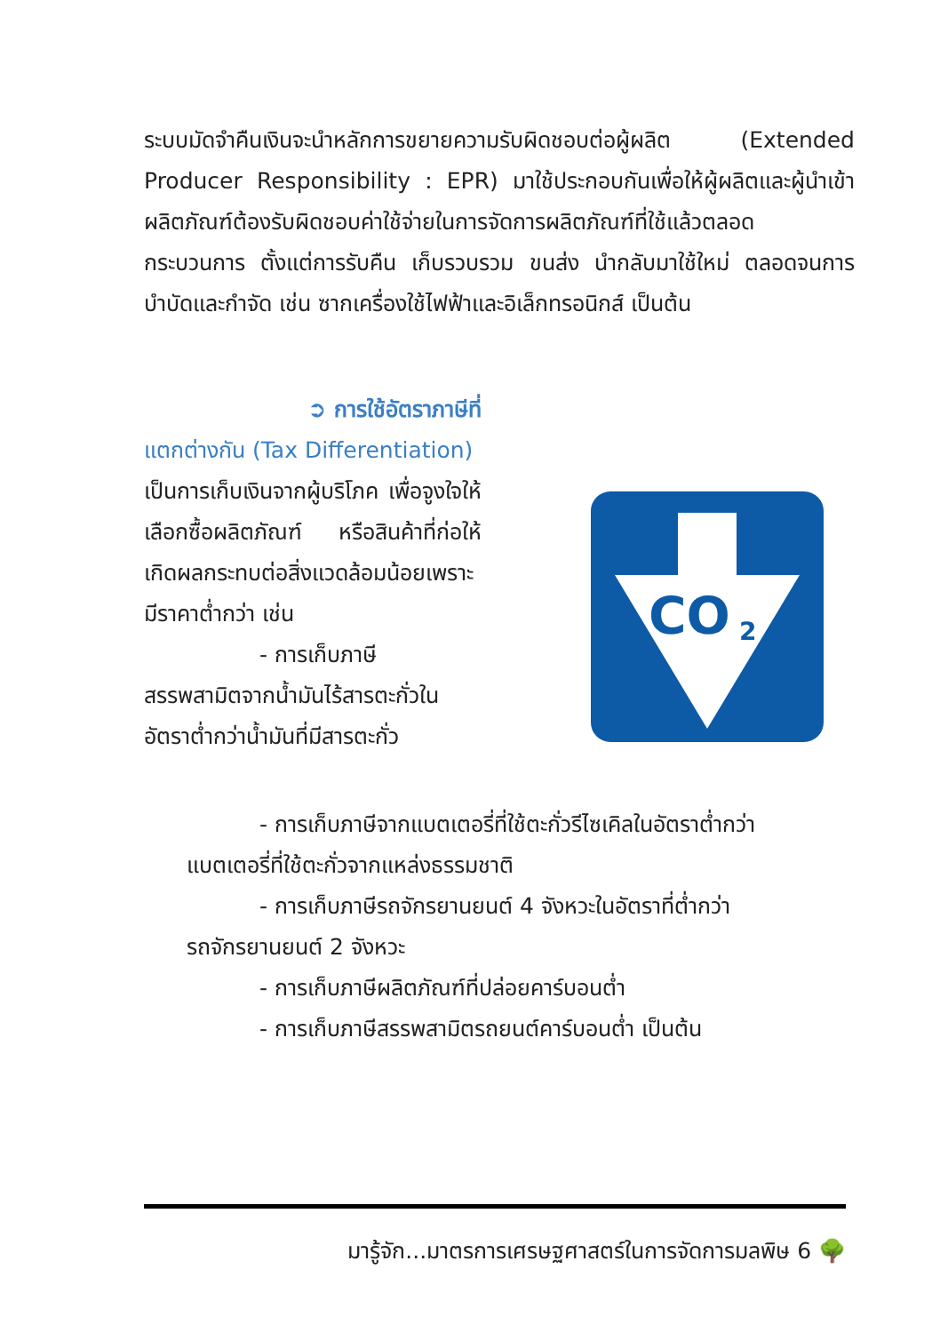ระบบมัดจำคืนเงินจะนำหลักการขยายความรับผิดชอบต่อผู้ผลิต (Extended Producer Responsibility : EPR) มาใช้ประกอบกันเพื่อให้ผู้ผลิตและผู้นำเข้าผลิตภัณฑ์ต้องรับผิดชอบค่าใช้จ่ายในการจัดการผลิตภัณฑ์ที่ใช้แล้วตลอดกระบวนการ ตั้งแต่การรับคืน เก็บรวบรวม ขนส่ง นำกลับมาใช้ใหม่ ตลอดจนการบำบัดและกำจัด เช่น ซากเครื่องใช้ไฟฟ้าและอิเล็กทรอนิกส์ เป็นต้น
➲ การใช้อัตราภาษีที่
แตกต่างกัน (Tax Differentiation)
เป็นการเก็บเงินจากผู้บริโภค เพื่อจูงใจให้เลือกซื้อผลิตภัณฑ์ หรือสินค้าที่ก่อให้เกิดผลกระทบต่อสิ่งแวดล้อมน้อยเพราะมีราคาต่ำกว่า เช่น
- การเก็บภาษี
สรรพสามิตจากน้ำมันไร้สารตะกั่วในอัตราต่ำกว่าน้ำมันที่มีสารตะกั่ว
CO
2
- การเก็บภาษีจากแบตเตอรี่ที่ใช้ตะกั่วรีไซเคิลในอัตราต่ำกว่า
แบตเตอรี่ที่ใช้ตะกั่วจากแหล่งธรรมชาติ
- การเก็บภาษีรถจักรยานยนต์ 4 จังหวะในอัตราที่ต่ำกว่า
รถจักรยานยนต์ 2 จังหวะ
- การเก็บภาษีผลิตภัณฑ์ที่ปล่อยคาร์บอนต่ำ
- การเก็บภาษีสรรพสามิตรถยนต์คาร์บอนต่ำ เป็นต้น
มารู้จัก...มาตรการเศรษฐศาสตร์ในการจัดการมลพิษ 6 🌳